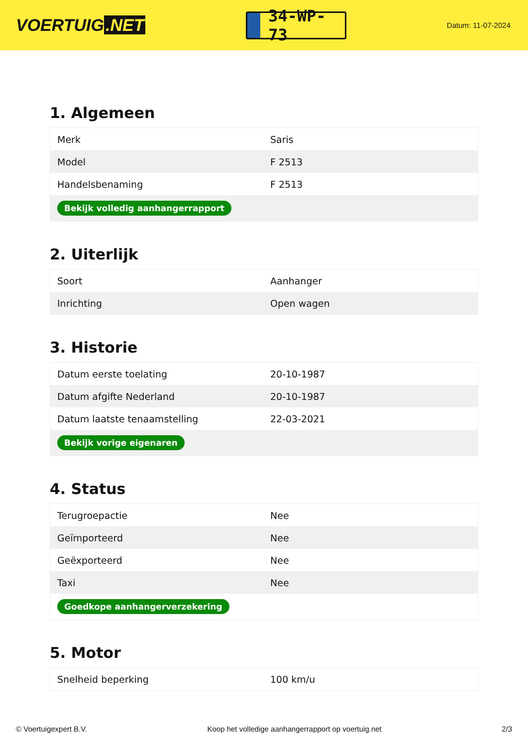VOERTUIG.NET
34-WP-73
Datum: 11-07-2024
1. Algemeen
| Merk | Saris |
| Model | F 2513 |
| Handelsbenaming | F 2513 |
| Bekijk volledig aanhangerrapport | |
2. Uiterlijk
| Soort | Aanhanger |
| Inrichting | Open wagen |
3. Historie
| Datum eerste toelating | 20-10-1987 |
| Datum afgifte Nederland | 20-10-1987 |
| Datum laatste tenaamstelling | 22-03-2021 |
| Bekijk vorige eigenaren | |
4. Status
| Terugroepactie | Nee |
| Geïmporteerd | Nee |
| Geëxporteerd | Nee |
| Taxi | Nee |
| Goedkope aanhangerverzekering | |
5. Motor
| Snelheid beperking | 100 km/u |
© Voertuigexpert B.V. Koop het volledige aanhangerrapport op voertuig.net 2/3